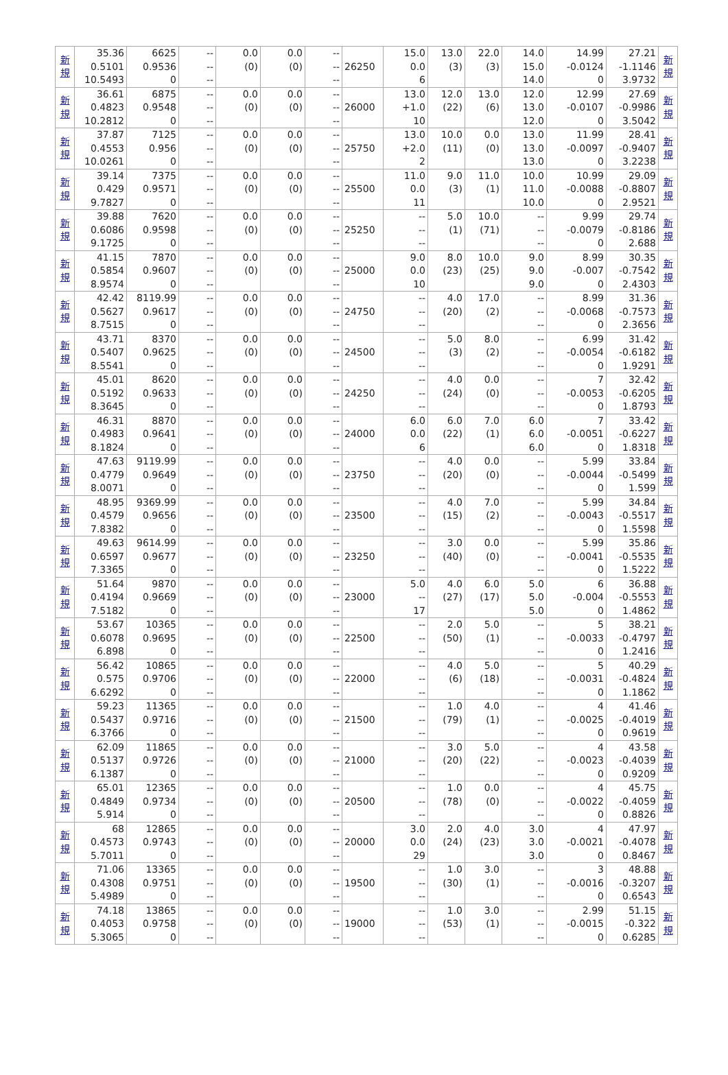| 新 規 | 35.36 0.5101 10.5493 | 6625 0.9536 0 | -- -- -- | 0.0 (0) | 0.0 (0) | -- -- -- | 26250 | 15.0 0.0 6 | 13.0 (3) | 22.0 (3) | 14.0 15.0 14.0 | 14.99 -0.0124 0 | 27.21 -1.1146 3.9732 | 新 規 |
| 新 規 | 36.61 0.4823 10.2812 | 6875 0.9548 0 | -- -- -- | 0.0 (0) | 0.0 (0) | -- -- -- | 26000 | 13.0 +1.0 10 | 12.0 (22) | 13.0 (6) | 12.0 13.0 12.0 | 12.99 -0.0107 0 | 27.69 -0.9986 3.5042 | 新 規 |
| 新 規 | 37.87 0.4553 10.0261 | 7125 0.956 0 | -- -- -- | 0.0 (0) | 0.0 (0) | -- -- -- | 25750 | 13.0 +2.0 2 | 10.0 (11) | 0.0 (0) | 13.0 13.0 13.0 | 11.99 -0.0097 0 | 28.41 -0.9407 3.2238 | 新 規 |
| 新 規 | 39.14 0.429 9.7827 | 7375 0.9571 0 | -- -- -- | 0.0 (0) | 0.0 (0) | -- -- -- | 25500 | 11.0 0.0 11 | 9.0 (3) | 11.0 (1) | 10.0 11.0 10.0 | 10.99 -0.0088 0 | 29.09 -0.8807 2.9521 | 新 規 |
| 新 規 | 39.88 0.6086 9.1725 | 7620 0.9598 0 | -- -- -- | 0.0 (0) | 0.0 (0) | -- -- -- | 25250 | -- -- -- | 5.0 (1) | 10.0 (71) | -- -- -- | 9.99 -0.0079 0 | 29.74 -0.8186 2.688 | 新 規 |
| 新 規 | 41.15 0.5854 8.9574 | 7870 0.9607 0 | -- -- -- | 0.0 (0) | 0.0 (0) | -- -- -- | 25000 | 9.0 0.0 10 | 8.0 (23) | 10.0 (25) | 9.0 9.0 9.0 | 8.99 -0.007 0 | 30.35 -0.7542 2.4303 | 新 規 |
| 新 規 | 42.42 0.5627 8.7515 | 8119.99 0.9617 0 | -- -- -- | 0.0 (0) | 0.0 (0) | -- -- -- | 24750 | -- -- -- | 4.0 (20) | 17.0 (2) | -- -- -- | 8.99 -0.0068 0 | 31.36 -0.7573 2.3656 | 新 規 |
| 新 規 | 43.71 0.5407 8.5541 | 8370 0.9625 0 | -- -- -- | 0.0 (0) | 0.0 (0) | -- -- -- | 24500 | -- -- -- | 5.0 (3) | 8.0 (2) | -- -- -- | 6.99 -0.0054 0 | 31.42 -0.6182 1.9291 | 新 規 |
| 新 規 | 45.01 0.5192 8.3645 | 8620 0.9633 0 | -- -- -- | 0.0 (0) | 0.0 (0) | -- -- -- | 24250 | -- -- -- | 4.0 (24) | 0.0 (0) | -- -- -- | 7 -0.0053 0 | 32.42 -0.6205 1.8793 | 新 規 |
| 新 規 | 46.31 0.4983 8.1824 | 8870 0.9641 0 | -- -- -- | 0.0 (0) | 0.0 (0) | -- -- -- | 24000 | 6.0 0.0 6 | 6.0 (22) | 7.0 (1) | 6.0 6.0 6.0 | 7 -0.0051 0 | 33.42 -0.6227 1.8318 | 新 規 |
| 新 規 | 47.63 0.4779 8.0071 | 9119.99 0.9649 0 | -- -- -- | 0.0 (0) | 0.0 (0) | -- -- -- | 23750 | -- -- -- | 4.0 (20) | 0.0 (0) | -- -- -- | 5.99 -0.0044 0 | 33.84 -0.5499 1.599 | 新 規 |
| 新 規 | 48.95 0.4579 7.8382 | 9369.99 0.9656 0 | -- -- -- | 0.0 (0) | 0.0 (0) | -- -- -- | 23500 | -- -- -- | 4.0 (15) | 7.0 (2) | -- -- -- | 5.99 -0.0043 0 | 34.84 -0.5517 1.5598 | 新 規 |
| 新 規 | 49.63 0.6597 7.3365 | 9614.99 0.9677 0 | -- -- -- | 0.0 (0) | 0.0 (0) | -- -- -- | 23250 | -- -- -- | 3.0 (40) | 0.0 (0) | -- -- -- | 5.99 -0.0041 0 | 35.86 -0.5535 1.5222 | 新 規 |
| 新 規 | 51.64 0.4194 7.5182 | 9870 0.9669 0 | -- -- -- | 0.0 (0) | 0.0 (0) | -- -- -- | 23000 | 5.0 -- 17 | 4.0 (27) | 6.0 (17) | 5.0 5.0 5.0 | 6 -0.004 0 | 36.88 -0.5553 1.4862 | 新 規 |
| 新 規 | 53.67 0.6078 6.898 | 10365 0.9695 0 | -- -- -- | 0.0 (0) | 0.0 (0) | -- -- -- | 22500 | -- -- -- | 2.0 (50) | 5.0 (1) | -- -- -- | 5 -0.0033 0 | 38.21 -0.4797 1.2416 | 新 規 |
| 新 規 | 56.42 0.575 6.6292 | 10865 0.9706 0 | -- -- -- | 0.0 (0) | 0.0 (0) | -- -- -- | 22000 | -- -- -- | 4.0 (6) | 5.0 (18) | -- -- -- | 5 -0.0031 0 | 40.29 -0.4824 1.1862 | 新 規 |
| 新 規 | 59.23 0.5437 6.3766 | 11365 0.9716 0 | -- -- -- | 0.0 (0) | 0.0 (0) | -- -- -- | 21500 | -- -- -- | 1.0 (79) | 4.0 (1) | -- -- -- | 4 -0.0025 0 | 41.46 -0.4019 0.9619 | 新 規 |
| 新 規 | 62.09 0.5137 6.1387 | 11865 0.9726 0 | -- -- -- | 0.0 (0) | 0.0 (0) | -- -- -- | 21000 | -- -- -- | 3.0 (20) | 5.0 (22) | -- -- -- | 4 -0.0023 0 | 43.58 -0.4039 0.9209 | 新 規 |
| 新 規 | 65.01 0.4849 5.914 | 12365 0.9734 0 | -- -- -- | 0.0 (0) | 0.0 (0) | -- -- -- | 20500 | -- -- -- | 1.0 (78) | 0.0 (0) | -- -- -- | 4 -0.0022 0 | 45.75 -0.4059 0.8826 | 新 規 |
| 新 規 | 68 0.4573 5.7011 | 12865 0.9743 0 | -- -- -- | 0.0 (0) | 0.0 (0) | -- -- -- | 20000 | 3.0 0.0 29 | 2.0 (24) | 4.0 (23) | 3.0 3.0 3.0 | 4 -0.0021 0 | 47.97 -0.4078 0.8467 | 新 規 |
| 新 規 | 71.06 0.4308 5.4989 | 13365 0.9751 0 | -- -- -- | 0.0 (0) | 0.0 (0) | -- -- -- | 19500 | -- -- -- | 1.0 (30) | 3.0 (1) | -- -- -- | 3 -0.0016 0 | 48.88 -0.3207 0.6543 | 新 規 |
| 新 規 | 74.18 0.4053 5.3065 | 13865 0.9758 0 | -- -- -- | 0.0 (0) | 0.0 (0) | -- -- -- | 19000 | -- -- -- | 1.0 (53) | 3.0 (1) | -- -- -- | 2.99 -0.0015 0 | 51.15 -0.322 0.6285 | 新 規 |